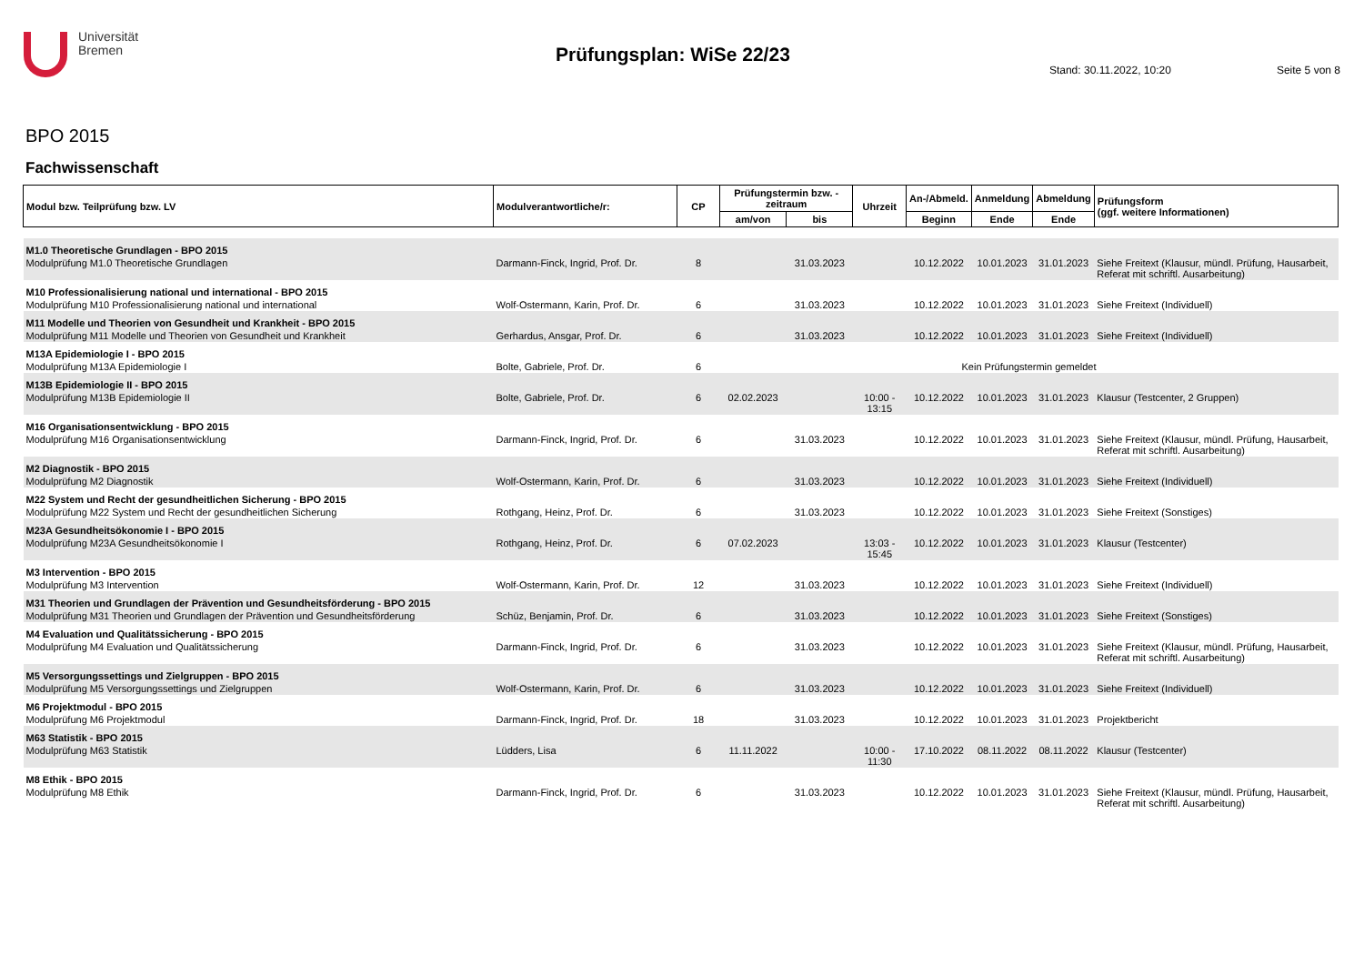Universität
Bremen
Prüfungsplan: WiSe 22/23
Stand: 30.11.2022, 10:20 Seite 5 von 8
BPO 2015
Fachwissenschaft
| Modul bzw. Teilprüfung bzw. LV | Modulverantwortliche/r: | CP | Prüfungstermin bzw. -zeitraum | | Uhrzeit | An-/Abmeld. | Anmeldung | Abmeldung | Prüfungsform (ggf. weitere Informationen) |
| --- | --- | --- | --- | --- | --- | --- | --- | --- | --- |
| | | | am/von | bis | | Beginn | Ende | Ende | |
| M1.0 Theoretische Grundlagen - BPO 2015 | | | | | | | | | |
| Modulprüfung M1.0 Theoretische Grundlagen | Darmann-Finck, Ingrid, Prof. Dr. | 8 | | 31.03.2023 | | 10.12.2022 | 10.01.2023 | 31.01.2023 | Siehe Freitext (Klausur, mündl. Prüfung, Hausarbeit, Referat mit schriftl. Ausarbeitung) |
| M10 Professionalisierung national und international - BPO 2015 | | | | | | | | | |
| Modulprüfung M10 Professionalisierung national und international | Wolf-Ostermann, Karin, Prof. Dr. | 6 | | 31.03.2023 | | 10.12.2022 | 10.01.2023 | 31.01.2023 | Siehe Freitext (Individuell) |
| M11 Modelle und Theorien von Gesundheit und Krankheit - BPO 2015 | | | | | | | | | |
| Modulprüfung M11 Modelle und Theorien von Gesundheit und Krankheit | Gerhardus, Ansgar, Prof. Dr. | 6 | | 31.03.2023 | | 10.12.2022 | 10.01.2023 | 31.01.2023 | Siehe Freitext (Individuell) |
| M13A Epidemiologie I - BPO 2015 | | | | | | | | | |
| Modulprüfung M13A Epidemiologie I | Bolte, Gabriele, Prof. Dr. | 6 | Kein Prüfungstermin gemeldet | | | | | | |
| M13B Epidemiologie II - BPO 2015 | | | | | | | | | |
| Modulprüfung M13B Epidemiologie II | Bolte, Gabriele, Prof. Dr. | 6 | 02.02.2023 | | 10:00 - 13:15 | 10.12.2022 | 10.01.2023 | 31.01.2023 | Klausur (Testcenter, 2 Gruppen) |
| M16 Organisationsentwicklung - BPO 2015 | | | | | | | | | |
| Modulprüfung M16 Organisationsentwicklung | Darmann-Finck, Ingrid, Prof. Dr. | 6 | | 31.03.2023 | | 10.12.2022 | 10.01.2023 | 31.01.2023 | Siehe Freitext (Klausur, mündl. Prüfung, Hausarbeit, Referat mit schriftl. Ausarbeitung) |
| M2 Diagnostik - BPO 2015 | | | | | | | | | |
| Modulprüfung M2 Diagnostik | Wolf-Ostermann, Karin, Prof. Dr. | 6 | | 31.03.2023 | | 10.12.2022 | 10.01.2023 | 31.01.2023 | Siehe Freitext (Individuell) |
| M22 System und Recht der gesundheitlichen Sicherung - BPO 2015 | | | | | | | | | |
| Modulprüfung M22 System und Recht der gesundheitlichen Sicherung | Rothgang, Heinz, Prof. Dr. | 6 | | 31.03.2023 | | 10.12.2022 | 10.01.2023 | 31.01.2023 | Siehe Freitext (Sonstiges) |
| M23A Gesundheitsökonomie I - BPO 2015 | | | | | | | | | |
| Modulprüfung M23A Gesundheitsökonomie I | Rothgang, Heinz, Prof. Dr. | 6 | 07.02.2023 | | 13:03 - 15:45 | 10.12.2022 | 10.01.2023 | 31.01.2023 | Klausur (Testcenter) |
| M3 Intervention - BPO 2015 | | | | | | | | | |
| Modulprüfung M3 Intervention | Wolf-Ostermann, Karin, Prof. Dr. | 12 | | 31.03.2023 | | 10.12.2022 | 10.01.2023 | 31.01.2023 | Siehe Freitext (Individuell) |
| M31 Theorien und Grundlagen der Prävention und Gesundheitsförderung - BPO 2015 | | | | | | | | | |
| Modulprüfung M31 Theorien und Grundlagen der Prävention und Gesundheitsförderung | Schüz, Benjamin, Prof. Dr. | 6 | | 31.03.2023 | | 10.12.2022 | 10.01.2023 | 31.01.2023 | Siehe Freitext (Sonstiges) |
| M4 Evaluation und Qualitätssicherung - BPO 2015 | | | | | | | | | |
| Modulprüfung M4 Evaluation und Qualitätssicherung | Darmann-Finck, Ingrid, Prof. Dr. | 6 | | 31.03.2023 | | 10.12.2022 | 10.01.2023 | 31.01.2023 | Siehe Freitext (Klausur, mündl. Prüfung, Hausarbeit, Referat mit schriftl. Ausarbeitung) |
| M5 Versorgungssettings und Zielgruppen - BPO 2015 | | | | | | | | | |
| Modulprüfung M5 Versorgungssettings und Zielgruppen | Wolf-Ostermann, Karin, Prof. Dr. | 6 | | 31.03.2023 | | 10.12.2022 | 10.01.2023 | 31.01.2023 | Siehe Freitext (Individuell) |
| M6 Projektmodul - BPO 2015 | | | | | | | | | |
| Modulprüfung M6 Projektmodul | Darmann-Finck, Ingrid, Prof. Dr. | 18 | | 31.03.2023 | | 10.12.2022 | 10.01.2023 | 31.01.2023 | Projektbericht |
| M63 Statistik - BPO 2015 | | | | | | | | | |
| Modulprüfung M63 Statistik | Lüdders, Lisa | 6 | 11.11.2022 | | 10:00 - 11:30 | 17.10.2022 | 08.11.2022 | 08.11.2022 | Klausur (Testcenter) |
| M8 Ethik - BPO 2015 | | | | | | | | | |
| Modulprüfung M8 Ethik | Darmann-Finck, Ingrid, Prof. Dr. | 6 | | 31.03.2023 | | 10.12.2022 | 10.01.2023 | 31.01.2023 | Siehe Freitext (Klausur, mündl. Prüfung, Hausarbeit, Referat mit schriftl. Ausarbeitung) |